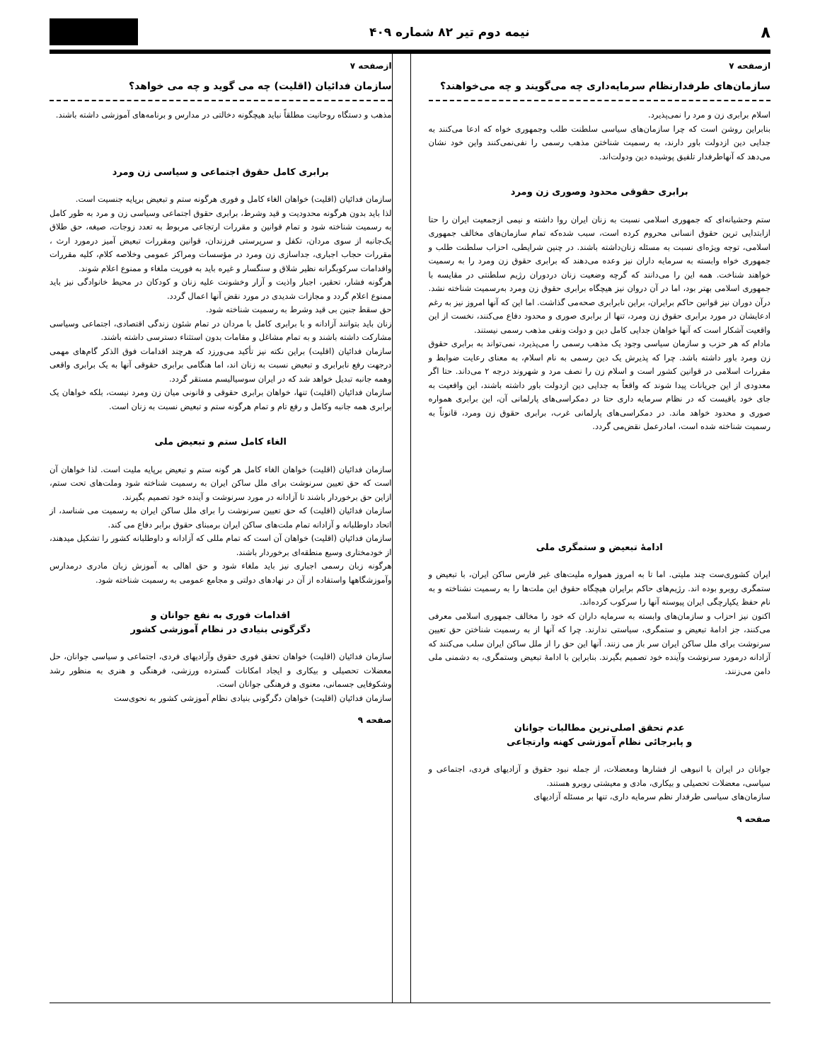۸ نیمه دوم تیر ۸۲ شماره ۴۰۹
ازصفحه ۷
سازمان‌های طرفدارنظام سرمایه‌داری چه می‌گویند و چه می‌خواهند؟
اسلام برابری زن و مرد را نمی‌پذیرد.
بنابراین روشن است که چرا سازمان‌های سیاسی سلطنت طلب وجمهوری خواه که ادعا می‌کنند به جدایی دین ازدولت باور دارند، به رسمیت شناختن مذهب رسمی را نفی‌نمی‌کنند واین خود نشان می‌دهد که آنهاطرفدار تلفیق پوشیده دین ودولت‌اند.
برابری حقوقی محدود وصوری زن ومرد
ستم وحشیانه‌ای که جمهوری اسلامی نسبت به زنان ایران روا داشته و نیمی ازجمعیت ایران را حتا ازابتدایی ترین حقوق انسانی محروم کرده است، سبب شده‌که تمام سازمان‌های مخالف جمهوری اسلامی، توجه ویژه‌ای نسبت به مسئله زنان‌داشته باشند. در چنین شرایطی، احزاب سلطنت طلب و جمهوری خواه وابسته به سرمایه داران نیز وعده می‌دهند که برابری حقوق زن ومرد را به رسمیت خواهند شناخت. همه این را می‌دانند که گرچه وضعیت زنان دردوران رژیم سلطنتی در مقایسه با جمهوری اسلامی بهتر بود، اما در آن دروان نیز هیچگاه برابری حقوق زن ومرد به‌رسمیت شناخته نشد. درآن دوران نیز قوانین حاکم برایران، براین نابرابری صحه‌می گذاشت. اما این که آنها امروز نیز به رغم ادعایشان در مورد برابری حقوق زن ومرد، تنها از برابری صوری و محدود دفاع می‌کنند، نخست از این واقعیت آشکار است که آنها خواهان جدایی کامل دین و دولت ونفی مذهب رسمی نیستند.
مادام که هر حزب و سازمان سیاسی وجود یک مذهب رسمی را می‌پذیرد، نمی‌تواند به برابری حقوق زن ومرد باور داشته باشد. چرا که پذیرش یک دین رسمی به نام اسلام، به معنای رعایت ضوابط و مقررات اسلامی در قوانین کشور است و اسلام زن را نصف مرد و شهروند درجه ۲ می‌داند. حتا اگر معدودی از این جریانات پیدا شوند که واقعاً به جدایی دین ازدولت باور داشته باشند، این واقعیت به جای خود باقیست که در نظام سرمایه داری حتا در دمکراسی‌های پارلمانی آن، این برابری همواره صوری و محدود خواهد ماند. در دمکراسی‌های پارلمانی غرب، برابری حقوق زن ومرد، قانوناً به رسمیت شناخته شده است، امادرعمل نقض‌می گردد.
ادامهٔ تبعیض و ستمگری ملی
ایران کشوری‌ست چند ملیتی. اما تا به امروز همواره ملیت‌های غیر فارس ساکن ایران، با تبعیض و ستمگری روبرو بوده اند. رژیم‌های حاکم برایران هیچگاه حقوق این ملت‌ها را به رسمیت نشناخته و به نام حفظ یکپارچگی ایران پیوسته آنها را سرکوب کرده‌اند.
اکنون نیز احزاب و سازمان‌های وابسته به سرمایه داران که خود را مخالف جمهوری اسلامی معرفی می‌کنند، جز ادامهٔ تبعیض و ستمگری، سیاستی ندارند. چرا که آنها از به رسمیت شناختن حق تعیین سرنوشت برای ملل ساکن ایران سر باز می زنند. آنها این حق را از ملل ساکن ایران سلب می‌کنند که آزادانه درمورد سرنوشت وآینده خود تصمیم بگیرند. بنابراین با ادامهٔ تبعیض وستمگری، به دشمنی ملی دامن می‌زنند.
عدم تحقق اصلی‌ترین مطالبات جوانان
و پابرجائی نظام آموزشی کهنه وارتجاعی
جوانان در ایران با انبوهی از فشارها ومعضلات، از جمله نبود حقوق و آزادیهای فردی، اجتماعی و سیاسی، معضلات تحصیلی و بیکاری، مادی و معیشتی روبرو هستند.
سازمان‌های سیاسی طرفدار نظم سرمایه داری، تنها بر مسئله آزادیهای
صفحه ۹
ازصفحه ۷
سازمان فدائیان (اقلیت) چه می گوید و چه می خواهد؟
مذهب و دستگاه روحانیت مطلقاً نباید هیچگونه دخالتی در مدارس و برنامه‌های آموزشی داشته باشند.
برابری کامل حقوق اجتماعی و سیاسی زن ومرد
سازمان فدائیان (اقلیت) خواهان الغاء کامل و فوری هرگونه ستم و تبعیض برپایه جنسیت است.
لذا باید بدون هرگونه محدودیت و قید وشرط، برابری حقوق اجتماعی وسیاسی زن و مرد به طور کامل به رسمیت شناخته شود و تمام قوانین و مقررات ارتجاعی مربوط به تعدد زوجات، صیغه، حق طلاق یک‌جانبه از سوی مردان، تکفل و سرپرستی فرزندان، قوانین ومقررات تبعیض آمیز درمورد ارث ، مقررات حجاب اجباری، جداسازی زن ومرد در مؤسسات ومراکز عمومی وخلاصه کلام، کلیه مقررات واقدامات سرکوبگرانه نظیر شلاق و سنگسار و غیره باید به فوریت ملغاء و ممنوع اعلام شوند.
هرگونه فشار، تحقیر، اجبار واذیت و آزار وخشونت علیه زنان و کودکان در محیط خانوادگی نیز باید ممنوع اعلام گردد و مجازات شدیدی در مورد نقض آنها اعمال گردد.
حق سقط جنین بی قید وشرط به رسمیت شناخته شود.
زنان باید بتوانند آزادانه و با برابری کامل با مردان در تمام شئون زندگی اقتصادی، اجتماعی وسیاسی مشارکت داشته باشند و به تمام مشاغل و مقامات بدون استثناء دسترسی داشته باشند.
سازمان فدائیان (اقلیت) براین نکته نیز تأکید می‌ورزد که هرچند اقدامات فوق الذکر گام‌های مهمی درجهت رفع نابرابری و تبعیض نسبت به زنان اند، اما هنگامی برابری حقوقی آنها به یک برابری واقعی وهمه جانبه تبدیل خواهد شد که در ایران سوسیالیسم مستقر گردد.
سازمان فدائیان (اقلیت) تنها، خواهان برابری حقوقی و قانونی میان زن ومرد نیست، بلکه خواهان یک برابری همه جانبه وکامل و رفع تام و تمام هرگونه ستم و تبعیض نسبت به زنان است.
الغاء کامل ستم و تبعیض ملی
سازمان فدائیان (اقلیت) خواهان الغاء کامل هر گونه ستم و تبعیض برپایه ملیت است. لذا خواهان آن است که حق تعیین سرنوشت برای ملل ساکن ایران به رسمیت شناخته شود وملت‌های تحت ستم، ازاین حق برخوردار باشند تا آزادانه در مورد سرنوشت و آینده خود تصمیم بگیرند.
سازمان فدائیان (اقلیت) که حق تعیین سرنوشت را برای ملل ساکن ایران به رسمیت می شناسد، از اتحاد داوطلبانه و آزادانه تمام ملت‌های ساکن ایران برمبنای حقوق برابر دفاع می کند.
سازمان فدائیان (اقلیت) خواهان آن است که تمام مللی که آزادانه و داوطلبانه کشور را تشکیل میدهند، از خودمختاری وسیع منطقه‌ای برخوردار باشند.
هرگونه زبان رسمی اجباری نیز باید ملغاء شود و حق اهالی به آموزش زبان مادری درمدارس وآموزشگاهها واستفاده از آن در نهادهای دولتی و مجامع عمومی به رسمیت شناخته شود.
اقدامات فوری به نفع جوانان و
دگرگونی بنیادی در نظام آموزشی کشور
سازمان فدائیان (اقلیت) خواهان تحقق فوری حقوق وآزادیهای فردی، اجتماعی و سیاسی جوانان، حل معضلات تحصیلی و بیکاری و ایجاد امکانات گسترده ورزشی، فرهنگی و هنری به منظور رشد وشکوفایی جسمانی، معنوی و فرهنگی جوانان است.
سازمان فدائیان (اقلیت) خواهان دگرگونی بنیادی نظام آموزشی کشور به نحوی‌ست
صفحه ۹